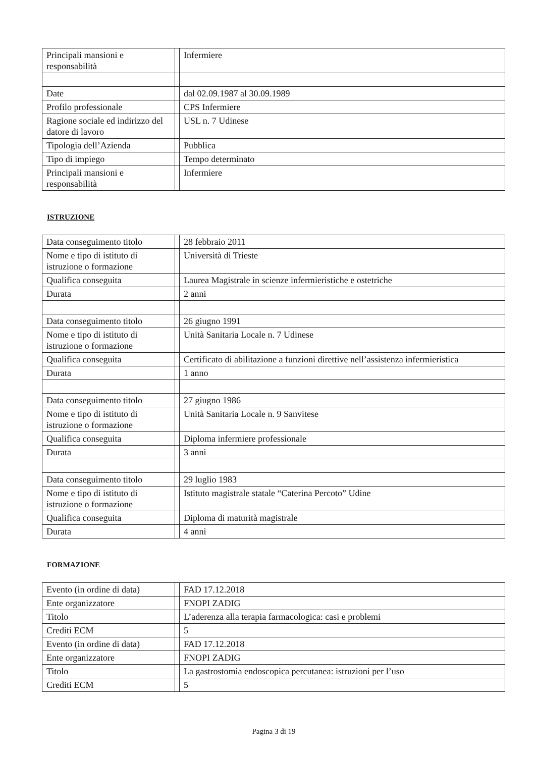| Principali mansioni e responsabilità | | Infermiere |
| Date | | dal 02.09.1987 al 30.09.1989 |
| Profilo professionale | | CPS Infermiere |
| Ragione sociale ed indirizzo del datore di lavoro | | USL n. 7 Udinese |
| Tipologia dell’Azienda | | Pubblica |
| Tipo di impiego | | Tempo determinato |
| Principali mansioni e responsabilità | | Infermiere |
ISTRUZIONE
| Data conseguimento titolo | | 28 febbraio 2011 |
| Nome e tipo di istituto di istruzione o formazione | | Università di Trieste |
| Qualifica conseguita | | Laurea Magistrale in scienze infermieristiche e ostetriche |
| Durata | | 2 anni |
| Data conseguimento titolo | | 26 giugno 1991 |
| Nome e tipo di istituto di istruzione o formazione | | Unità Sanitaria Locale n. 7 Udinese |
| Qualifica conseguita | | Certificato di abilitazione a funzioni direttive nell’assistenza infermieristica |
| Durata | | 1 anno |
| Data conseguimento titolo | | 27 giugno 1986 |
| Nome e tipo di istituto di istruzione o formazione | | Unità Sanitaria Locale n. 9 Sanvitese |
| Qualifica conseguita | | Diploma infermiere professionale |
| Durata | | 3 anni |
| Data conseguimento titolo | | 29 luglio 1983 |
| Nome e tipo di istituto di istruzione o formazione | | Istituto magistrale statale “Caterina Percoto” Udine |
| Qualifica conseguita | | Diploma di maturità magistrale |
| Durata | | 4 anni |
FORMAZIONE
| Evento (in ordine di data) | | FAD 17.12.2018 |
| Ente organizzatore | | FNOPI ZADIG |
| Titolo | | L’aderenza alla terapia farmacologica: casi e problemi |
| Crediti ECM | | 5 |
| Evento (in ordine di data) | | FAD 17.12.2018 |
| Ente organizzatore | | FNOPI ZADIG |
| Titolo | | La gastrostomia endoscopica percutanea: istruzioni per l’uso |
| Crediti ECM | | 5 |
Pagina 3 di 19